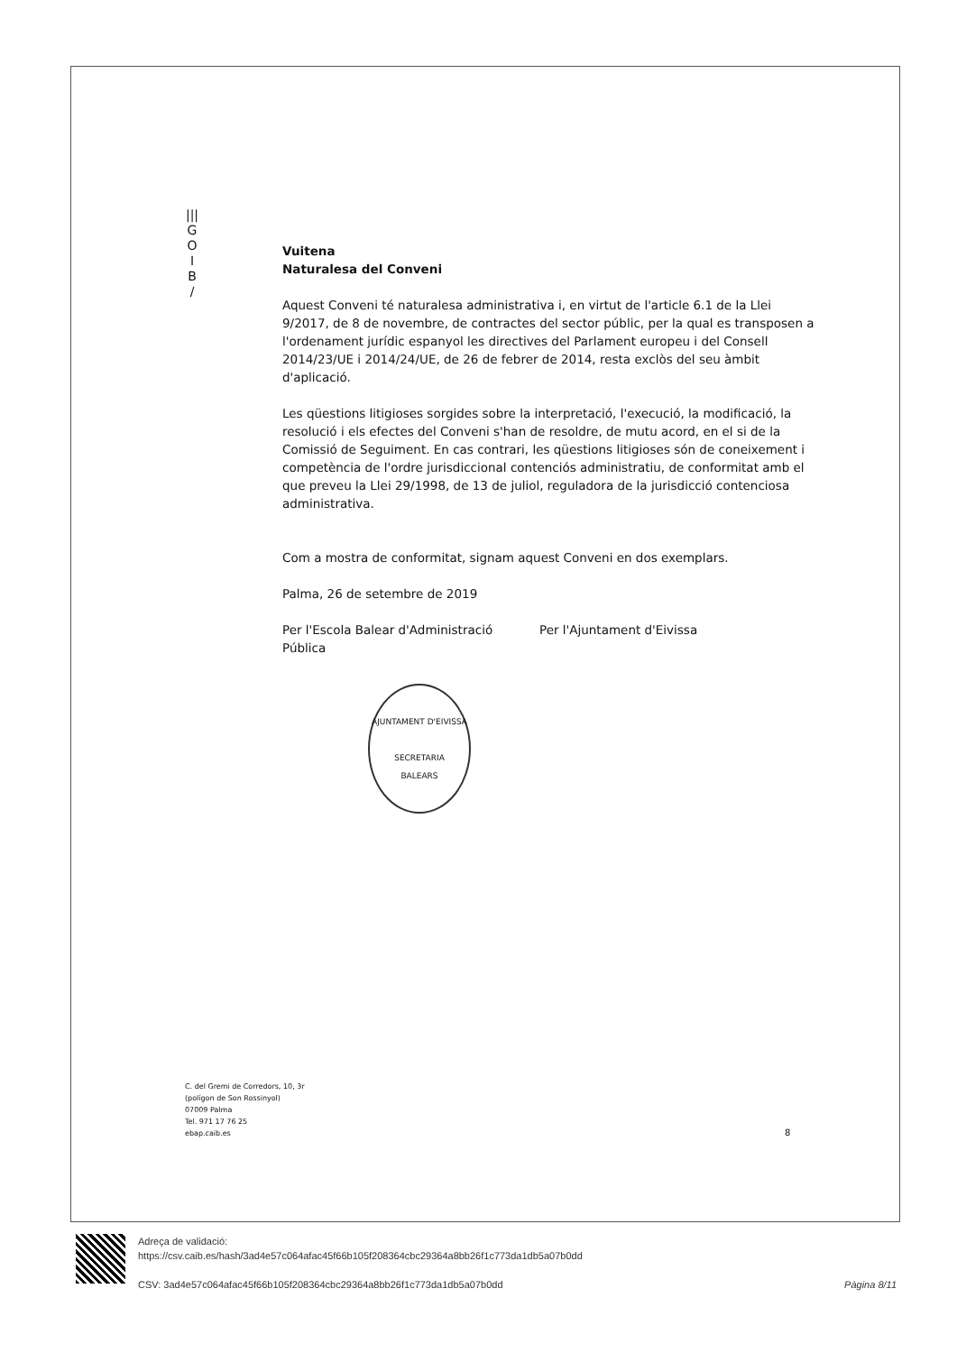|||
G
O
I
B
/
Vuitena
Naturalesa del Conveni
Aquest Conveni té naturalesa administrativa i, en virtut de l'article 6.1 de la Llei 9/2017, de 8 de novembre, de contractes del sector públic, per la qual es transposen a l'ordenament jurídic espanyol les directives del Parlament europeu i del Consell 2014/23/UE i 2014/24/UE, de 26 de febrer de 2014, resta exclòs del seu àmbit d'aplicació.
Les qüestions litigioses sorgides sobre la interpretació, l'execució, la modificació, la resolució i els efectes del Conveni s'han de resoldre, de mutu acord, en el si de la Comissió de Seguiment. En cas contrari, les qüestions litigioses són de coneixement i competència de l'ordre jurisdiccional contenciós administratiu, de conformitat amb el que preveu la Llei 29/1998, de 13 de juliol, reguladora de la jurisdicció contenciosa administrativa.
Com a mostra de conformitat, signam aquest Conveni en dos exemplars.
Palma, 26 de setembre de 2019
Per l'Escola Balear d'Administració Pública
Per l'Ajuntament d'Eivissa
AJUNTAMENT D'EIVISSA
SECRETARIA
BALEARS
C. del Gremi de Corredors, 10, 3r
(polígon de Son Rossinyol)
07009 Palma
Tel. 971 17 76 25
ebap.caib.es
8
Adreça de validació:
https://csv.caib.es/hash/3ad4e57c064afac45f66b105f208364cbc29364a8bb26f1c773da1db5a07b0dd
CSV: 3ad4e57c064afac45f66b105f208364cbc29364a8bb26f1c773da1db5a07b0dd
Pàgina 8/11